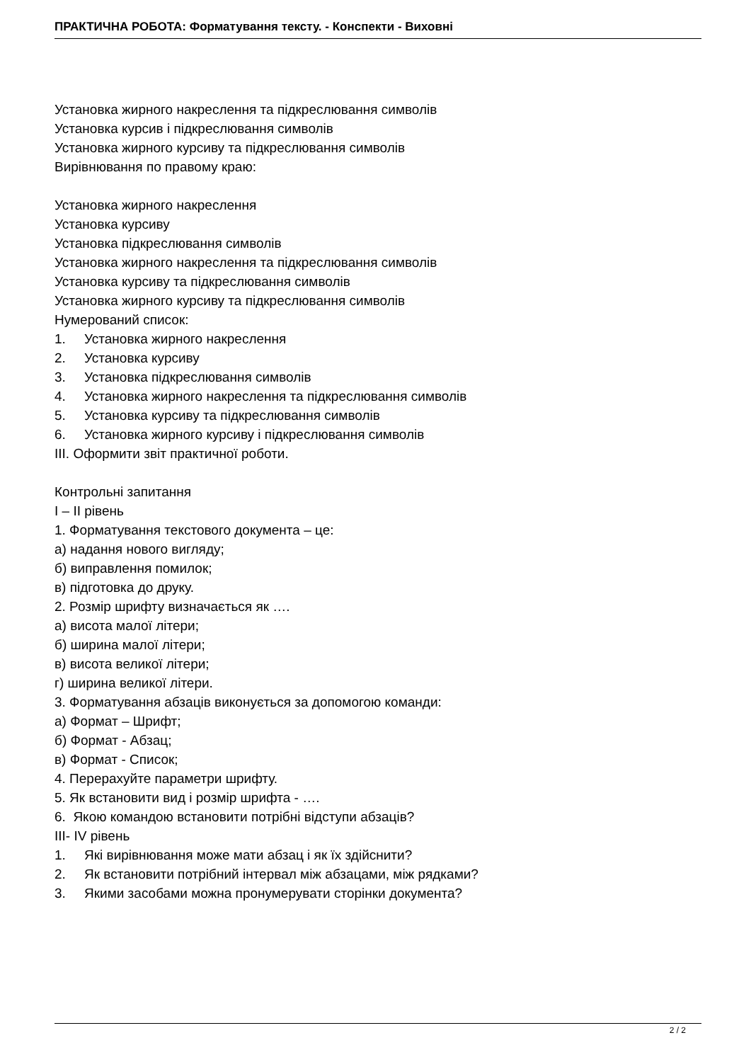ПРАКТИЧНА РОБОТА: Форматування тексту. - Конспекти - Виховні
Установка жирного накреслення та підкреслювання символів
Установка курсив і підкреслювання символів
Установка жирного курсиву та підкреслювання символів
Вирівнювання по правому краю:
Установка жирного накреслення
Установка курсиву
Установка підкреслювання символів
Установка жирного накреслення та підкреслювання символів
Установка курсиву та підкреслювання символів
Установка жирного курсиву та підкреслювання символів
Нумерований список:
1. Установка жирного накреслення
2. Установка курсиву
3. Установка підкреслювання символів
4. Установка жирного накреслення та підкреслювання символів
5. Установка курсиву та підкреслювання символів
6. Установка жирного курсиву і підкреслювання символів
ІІІ. Оформити звіт практичної роботи.
Контрольні запитання
І – ІІ рівень
1. Форматування текстового документа – це:
а) надання нового вигляду;
б) виправлення помилок;
в) підготовка до друку.
2. Розмір шрифту визначається як ….
а) висота малої літери;
б) ширина малої літери;
в) висота великої літери;
г) ширина великої літери.
3. Форматування абзаців виконується за допомогою команди:
а) Формат – Шрифт;
б) Формат - Абзац;
в) Формат - Список;
4. Перерахуйте параметри шрифту.
5. Як встановити вид і розмір шрифта - ….
6. Якою командою встановити потрібні відступи абзаців?
ІІІ- IV рівень
1. Які вирівнювання може мати абзац і як їх здійснити?
2. Як встановити потрібний інтервал між абзацами, між рядками?
3. Якими засобами можна пронумерувати сторінки документа?
2 / 2